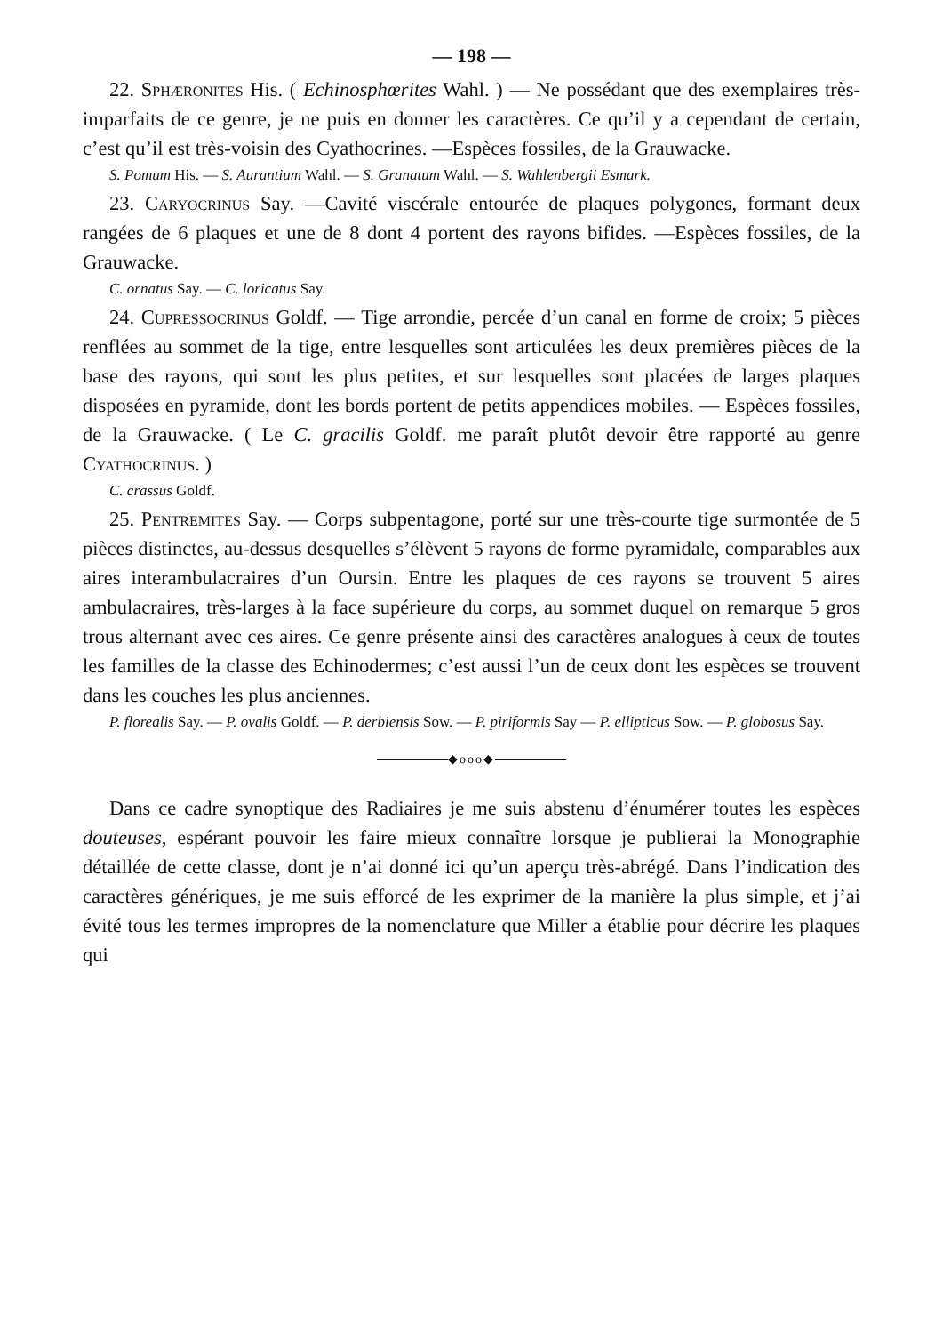— 198 —
22. Sphæronites His. ( Echinosphœrites Wahl. ) — Ne possédant que des exemplaires très-imparfaits de ce genre, je ne puis en donner les caractères. Ce qu’il y a cependant de certain, c’est qu’il est très-voisin des Cyathocrines. —Espèces fossiles, de la Grauwacke.
S. Pomum His. — S. Aurantium Wahl. — S. Granatum Wahl. — S. Wahlenbergii Esmark.
23. Caryocrinus Say. —Cavité viscérale entourée de plaques polygones, formant deux rangées de 6 plaques et une de 8 dont 4 portent des rayons bifides. —Espèces fossiles, de la Grauwacke.
C. ornatus Say. — C. loricatus Say.
24. Cupressocrinus Goldf. — Tige arrondie, percée d’un canal en forme de croix; 5 pièces renflées au sommet de la tige, entre lesquelles sont articulées les deux premières pièces de la base des rayons, qui sont les plus petites, et sur lesquelles sont placées de larges plaques disposées en pyramide, dont les bords portent de petits appendices mobiles. — Espèces fossiles, de la Grauwacke. ( Le C. gracilis Goldf. me paraît plutôt devoir être rapporté au genre Cyathocrinus. )
C. crassus Goldf.
25. Pentremites Say. — Corps subpentagone, porté sur une très-courte tige surmontée de 5 pièces distinctes, au-dessus desquelles s’élèvent 5 rayons de forme pyramidale, comparables aux aires interambulacraires d’un Oursin. Entre les plaques de ces rayons se trouvent 5 aires ambulacraires, très-larges à la face supérieure du corps, au sommet duquel on remarque 5 gros trous alternant avec ces aires. Ce genre présente ainsi des caractères analogues à ceux de toutes les familles de la classe des Echinodermes; c’est aussi l’un de ceux dont les espèces se trouvent dans les couches les plus anciennes.
P. florealis Say. — P. ovalis Goldf. — P. derbiensis Sow. — P. piriformis Say — P. ellipticus Sow. — P. globosus Say.
◆ooo◆
Dans ce cadre synoptique des Radiaires je me suis abstenu d’énumérer toutes les espèces douteuses, espérant pouvoir les faire mieux connaître lorsque je publierai la Monographie détaillée de cette classe, dont je n’ai donné ici qu’un aperçu très-abrégé. Dans l’indication des caractères génériques, je me suis efforcé de les exprimer de la manière la plus simple, et j’ai évité tous les termes impropres de la nomenclature que Miller a établie pour décrire les plaques qui